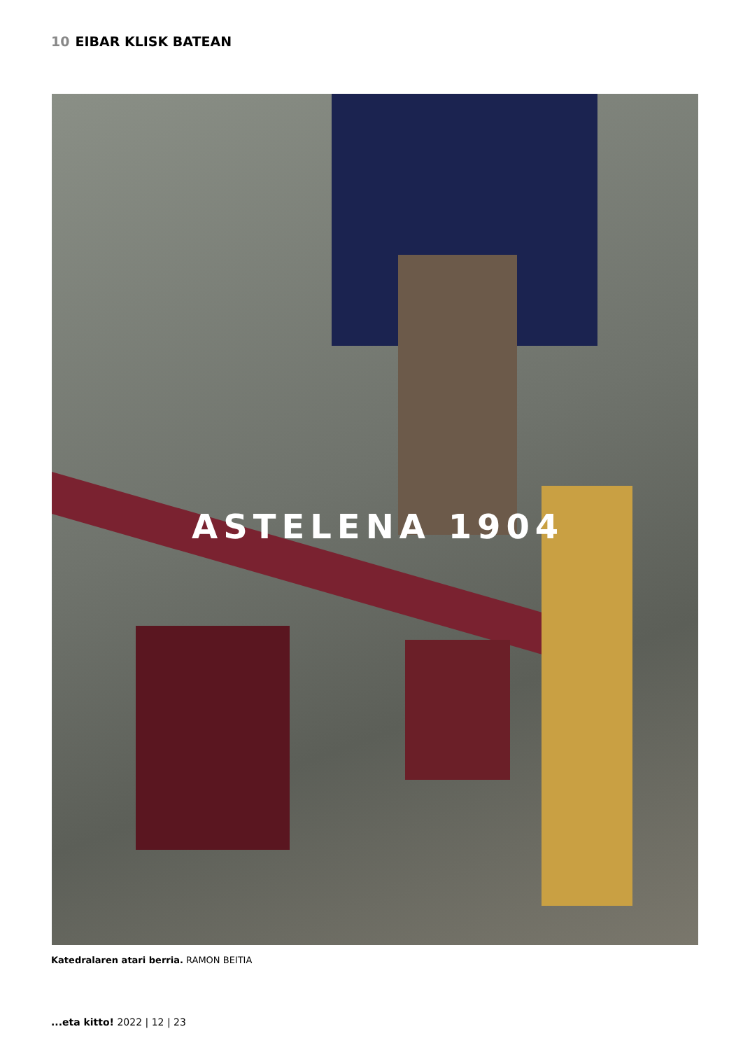10 EIBAR KLISK BATEAN
ASTELENA 1904
Katedralaren atari berria. RAMON BEITIA
...eta kitto! 2022 | 12 | 23